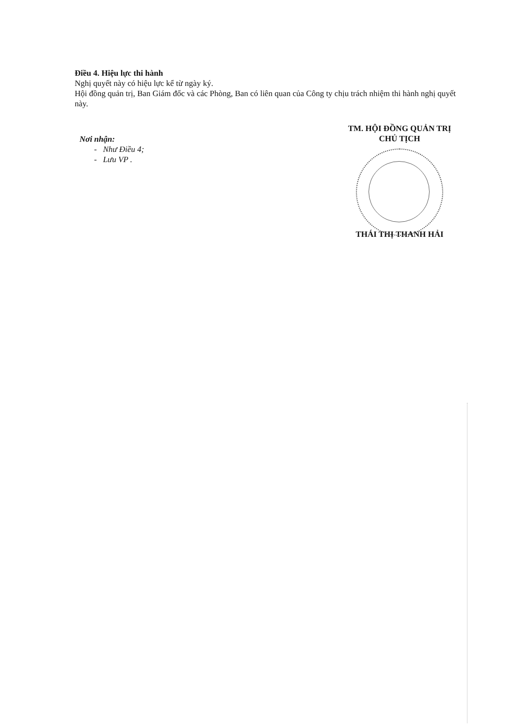Điều 4. Hiệu lực thi hành
Nghị quyết này có hiệu lực kể từ ngày ký.
Hội đồng quản trị, Ban Giám đốc và các Phòng, Ban có liên quan của Công ty chịu trách nhiệm thi hành nghị quyết này.
Nơi nhận:
- Như Điều 4;
- Lưu VP .
TM. HỘI ĐỒNG QUẢN TRỊ
CHỦ TỊCH
THÁI THỊ THANH HẢI